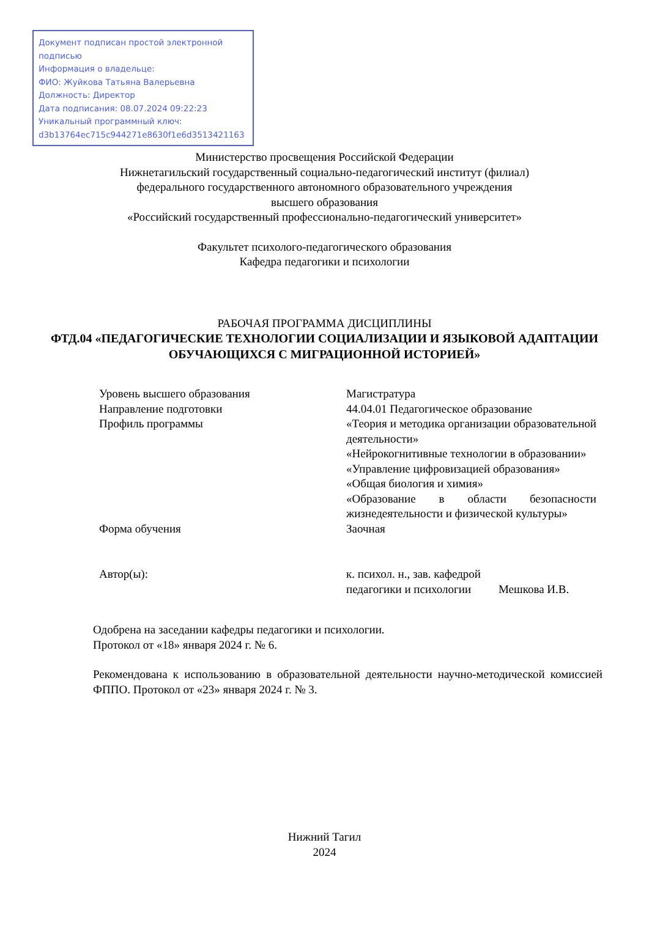Документ подписан простой электронной подписью
Информация о владельце:
ФИО: Жуйкова Татьяна Валерьевна
Должность: Директор
Дата подписания: 08.07.2024 09:22:23
Уникальный программный ключ:
d3b13764ec715c944271e8630f1e6d3513421163
Министерство просвещения Российской Федерации
Нижнетагильский государственный социально-педагогический институт (филиал)
федерального государственного автономного образовательного учреждения
высшего образования
«Российский государственный профессионально-педагогический университет»
Факультет психолого-педагогического образования
Кафедра педагогики и психологии
РАБОЧАЯ ПРОГРАММА ДИСЦИПЛИНЫ
ФТД.04 «ПЕДАГОГИЧЕСКИЕ ТЕХНОЛОГИИ СОЦИАЛИЗАЦИИ И ЯЗЫКОВОЙ АДАПТАЦИИ ОБУЧАЮЩИХСЯ С МИГРАЦИОННОЙ ИСТОРИЕЙ»
| Уровень высшего образования | Магистратура |
| Направление подготовки | 44.04.01 Педагогическое образование |
| Профиль программы | «Теория и методика организации образовательной деятельности» «Нейрокогнитивные технологии в образовании» «Управление цифровизацией образования» «Общая биология и химия» «Образование в области безопасности жизнедеятельности и физической культуры» |
| Форма обучения | Заочная |
| Автор(ы): | к. психол. н., зав. кафедрой педагогики и психологии Мешкова И.В. |
Одобрена на заседании кафедры педагогики и психологии.
Протокол от «18» января 2024 г. № 6.
Рекомендована к использованию в образовательной деятельности научно-методической комиссией ФППО. Протокол от «23» января 2024 г. № 3.
Нижний Тагил
2024